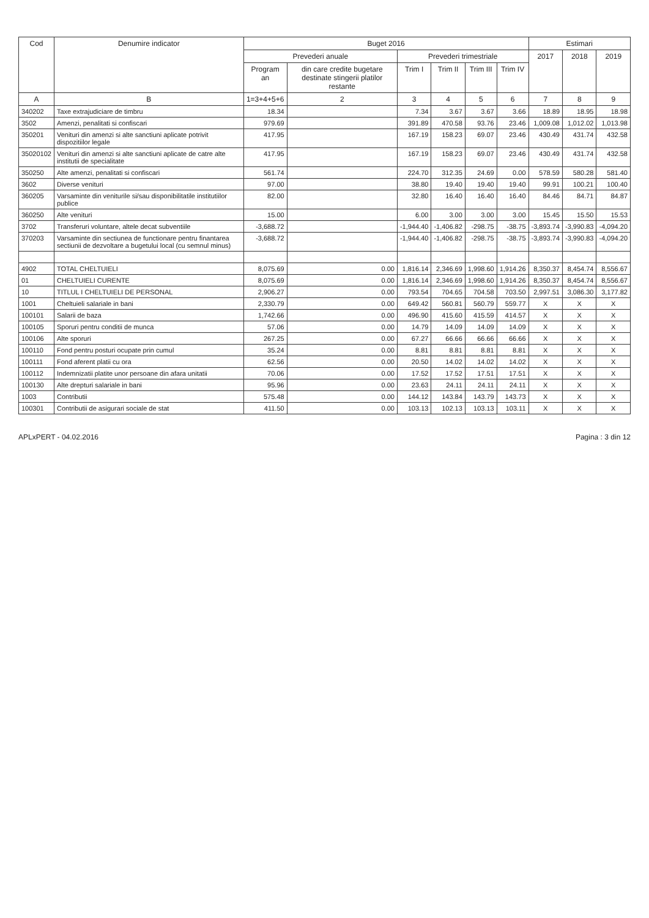| Cod | Denumire indicator | Buget 2016 | | | | | | Estimari | | |
| --- | --- | --- | --- | --- | --- | --- | --- | --- | --- | --- |
| | | Prevederi anuale | | Prevederi trimestriale | | | | 2017 | 2018 | 2019 |
| | | Program an | din care credite bugetare destinate stingerii platilor restante | Trim I | Trim II | Trim III | Trim IV | | | |
| A | B | 1=3+4+5+6 | 2 | 3 | 4 | 5 | 6 | 7 | 8 | 9 |
| 340202 | Taxe extrajudiciare de timbru | 18.34 | | 7.34 | 3.67 | 3.67 | 3.66 | 18.89 | 18.95 | 18.98 |
| 3502 | Amenzi, penalitati si confiscari | 979.69 | | 391.89 | 470.58 | 93.76 | 23.46 | 1,009.08 | 1,012.02 | 1,013.98 |
| 350201 | Venituri din amenzi si alte sanctiuni aplicate potrivit dispozitiilor legale | 417.95 | | 167.19 | 158.23 | 69.07 | 23.46 | 430.49 | 431.74 | 432.58 |
| 35020102 | Venituri din amenzi si alte sanctiuni aplicate de catre alte institutii de specialitate | 417.95 | | 167.19 | 158.23 | 69.07 | 23.46 | 430.49 | 431.74 | 432.58 |
| 350250 | Alte amenzi, penalitati si confiscari | 561.74 | | 224.70 | 312.35 | 24.69 | 0.00 | 578.59 | 580.28 | 581.40 |
| 3602 | Diverse venituri | 97.00 | | 38.80 | 19.40 | 19.40 | 19.40 | 99.91 | 100.21 | 100.40 |
| 360205 | Varsaminte din veniturile si/sau disponibilitatile institutiilor publice | 82.00 | | 32.80 | 16.40 | 16.40 | 16.40 | 84.46 | 84.71 | 84.87 |
| 360250 | Alte venituri | 15.00 | | 6.00 | 3.00 | 3.00 | 3.00 | 15.45 | 15.50 | 15.53 |
| 3702 | Transferuri voluntare, altele decat subventiile | -3,688.72 | | -1,944.40 | -1,406.82 | -298.75 | -38.75 | -3,893.74 | -3,990.83 | -4,094.20 |
| 370203 | Varsaminte din sectiunea de functionare pentru finantarea sectiunii de dezvoltare a bugetului local (cu semnul minus) | -3,688.72 | | -1,944.40 | -1,406.82 | -298.75 | -38.75 | -3,893.74 | -3,990.83 | -4,094.20 |
| 4902 | TOTAL CHELTUIELI | 8,075.69 | 0.00 | 1,816.14 | 2,346.69 | 1,998.60 | 1,914.26 | 8,350.37 | 8,454.74 | 8,556.67 |
| 01 | CHELTUIELI CURENTE | 8,075.69 | 0.00 | 1,816.14 | 2,346.69 | 1,998.60 | 1,914.26 | 8,350.37 | 8,454.74 | 8,556.67 |
| 10 | TITLUL I CHELTUIELI DE PERSONAL | 2,906.27 | 0.00 | 793.54 | 704.65 | 704.58 | 703.50 | 2,997.51 | 3,086.30 | 3,177.82 |
| 1001 | Cheltuieli salariale in bani | 2,330.79 | 0.00 | 649.42 | 560.81 | 560.79 | 559.77 | X | X | X |
| 100101 | Salarii de baza | 1,742.66 | 0.00 | 496.90 | 415.60 | 415.59 | 414.57 | X | X | X |
| 100105 | Sporuri pentru conditii de munca | 57.06 | 0.00 | 14.79 | 14.09 | 14.09 | 14.09 | X | X | X |
| 100106 | Alte sporuri | 267.25 | 0.00 | 67.27 | 66.66 | 66.66 | 66.66 | X | X | X |
| 100110 | Fond pentru posturi ocupate prin cumul | 35.24 | 0.00 | 8.81 | 8.81 | 8.81 | 8.81 | X | X | X |
| 100111 | Fond aferent platii cu ora | 62.56 | 0.00 | 20.50 | 14.02 | 14.02 | 14.02 | X | X | X |
| 100112 | Indemnizatii platite unor persoane din afara unitatii | 70.06 | 0.00 | 17.52 | 17.52 | 17.51 | 17.51 | X | X | X |
| 100130 | Alte drepturi salariale in bani | 95.96 | 0.00 | 23.63 | 24.11 | 24.11 | 24.11 | X | X | X |
| 1003 | Contributii | 575.48 | 0.00 | 144.12 | 143.84 | 143.79 | 143.73 | X | X | X |
| 100301 | Contributii de asigurari sociale de stat | 411.50 | 0.00 | 103.13 | 102.13 | 103.13 | 103.11 | X | X | X |
APLxPERT - 04.02.2016 Pagina : 3 din 12